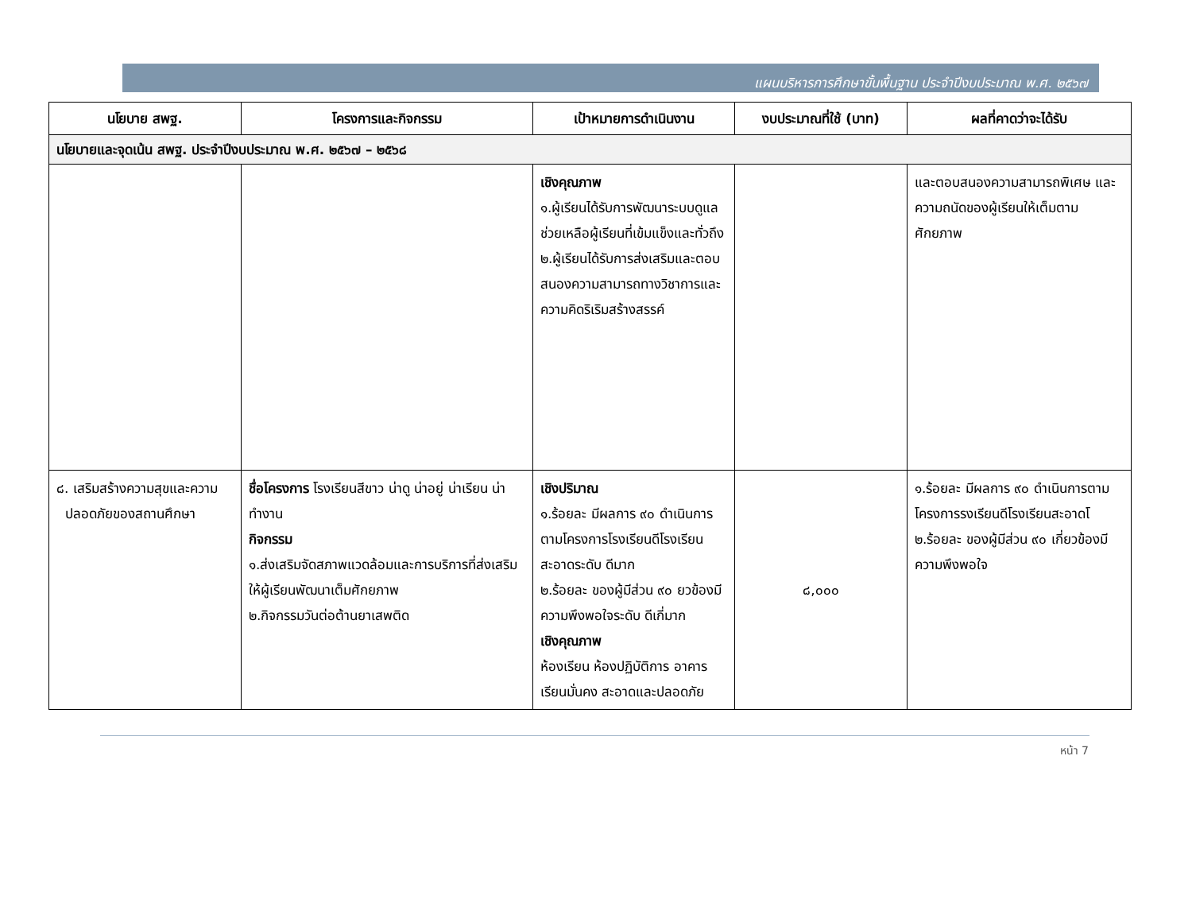แผนบริหารการศึกษาขั้นพื้นฐาน ประจำปีงบประมาณ พ.ศ. ๒๕๖๗
| นโยบาย สพฐ. | โครงการและกิจกรรม | เป้าหมายการดำเนินงาน | งบประมาณที่ใช้ (บาท) | ผลที่คาดว่าจะได้รับ |
| --- | --- | --- | --- | --- |
| นโยบายและจุดเน้น สพฐ. ประจำปีงบประมาณ พ.ศ. ๒๕๖๗ – ๒๕๖๘ | | | | |
| | | เชิงคุณภาพ ๑.ผู้เรียนได้รับการพัฒนาระบบดูแลช่วยเหลือผู้เรียนที่เข้มแข็งและทั่วถึง ๒.ผู้เรียนได้รับการส่งเสริมและตอบสนองความสามารถทางวิชาการและความคิดริเริมสร้างสรรค์ | | และตอบสนองความสามารถพิเศษ และความถนัดของผู้เรียนให้เต็มตามศักยภาพ |
| ๘. เสริมสร้างความสุขและความ ปลอดภัยของสถานศึกษา | ชื่อโครงการ โรงเรียนสีขาว น่าดู น่าอยู่ น่าเรียน น่าทำงาน กิจกรรม ๑.ส่งเสริมจัดสภาพแวดล้อมและการบริการที่ส่งเสริมให้ผู้เรียนพัฒนาเต็มศักยภาพ ๒.กิจกรรมวันต่อต้านยาเสพติด | เชิงปริมาณ ๑.ร้อยละ มีผลการ ๙๐ ดำเนินการตามโครงการโรงเรียนดีโรงเรียนสะอาดระดับ ดีมาก ๒.ร้อยละ ของผู้มีส่วน ๙๐ ยวข้องมีความพึงพอใจระดับ ดีเกี่มาก เชิงคุณภาพ ห้องเรียน ห้องปฏิบัติการ อาคารเรียนมั่นคง สะอาดและปลอดภัย | ๘,๐๐๐ | ๑.ร้อยละ มีผลการ ๙๐ ดำเนินการตามโครงการรงเรียนดีโรงเรียนสะอาดโ ๒.ร้อยละ ของผู้มีส่วน ๙๐ เกี่ยวข้องมีความพึงพอใจ |
หน้า 7